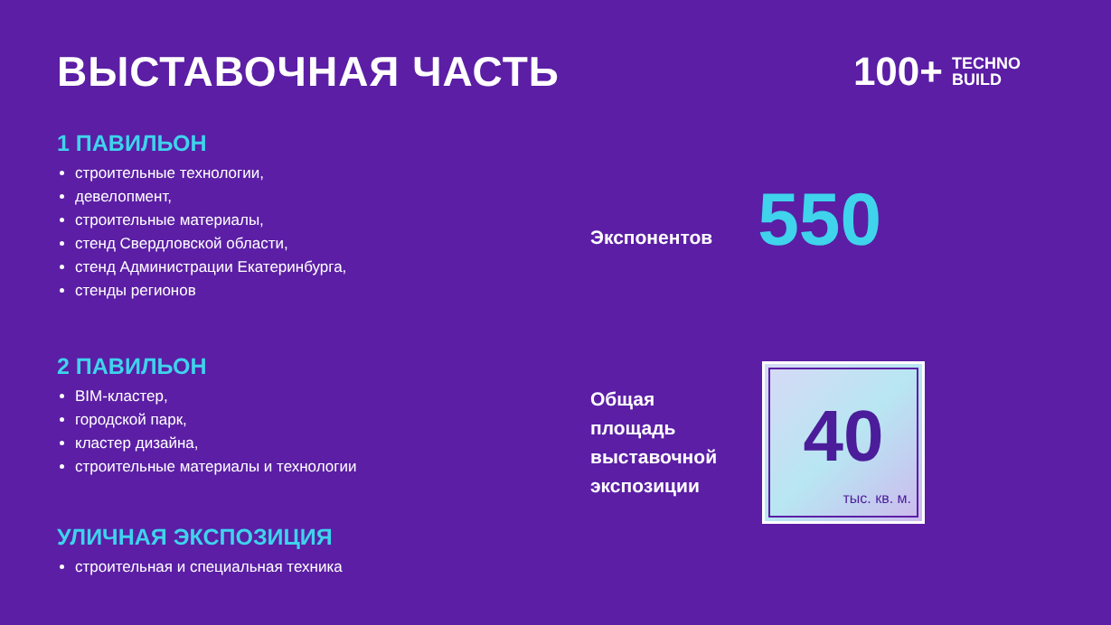ВЫСТАВОЧНАЯ ЧАСТЬ 100+ TECHNO
BUILD
1 ПАВИЛЬОН
строительные технологии,
девелопмент,
строительные материалы,
стенд Свердловской области,
стенд Администрации Екатеринбурга,
стенды регионов
2 ПАВИЛЬОН
BIM-кластер,
городской парк,
кластер дизайна,
строительные материалы и технологии
УЛИЧНАЯ ЭКСПОЗИЦИЯ
строительная и специальная техника
Экспонентов 550
Общая
площадь
выставочной
экспозиции
40
тыс. кв. м.